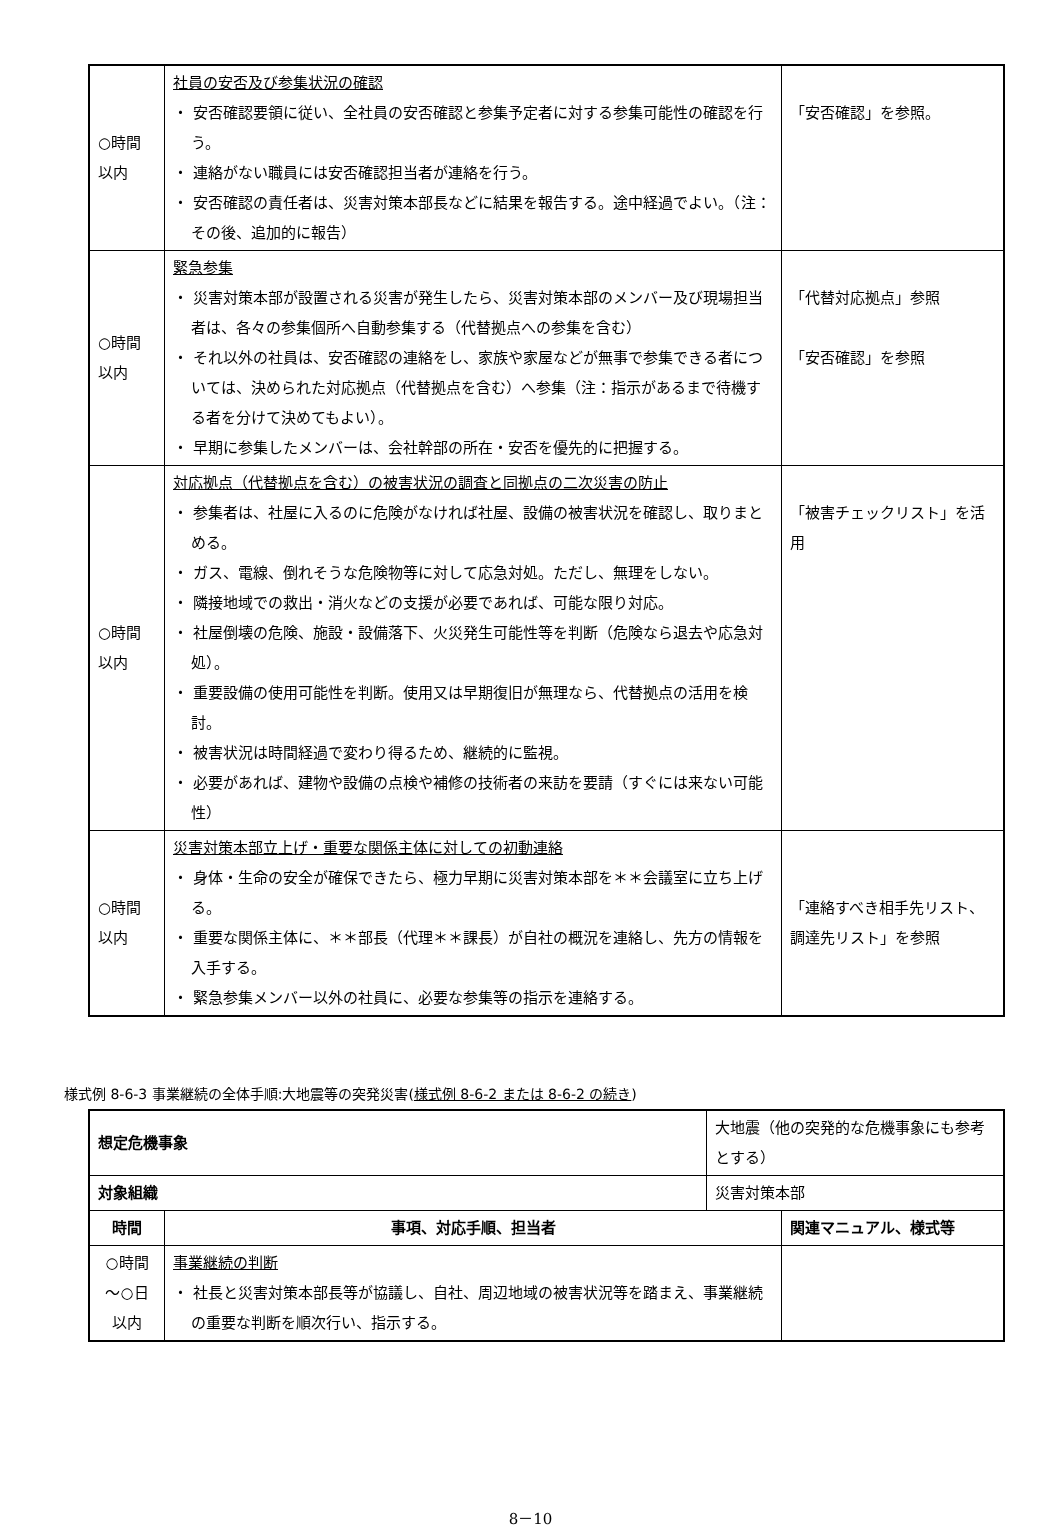| ○時間以内 | 社員の安否及び参集状況の確認 ・ 安否確認要領に従い、全社員の安否確認と参集予定者に対する参集可能性の確認を行う。 ・ 連絡がない職員には安否確認担当者が連絡を行う。 ・ 安否確認の責任者は、災害対策本部長などに結果を報告する。途中経過でよい。（注：その後、追加的に報告） | 「安否確認」を参照。 |
| ○時間以内 | 緊急参集 ・ 災害対策本部が設置される災害が発生したら、災害対策本部のメンバー及び現場担当者は、各々の参集個所へ自動参集する（代替拠点への参集を含む） ・ それ以外の社員は、安否確認の連絡をし、家族や家屋などが無事で参集できる者については、決められた対応拠点（代替拠点を含む）へ参集（注：指示があるまで待機する者を分けて決めてもよい）。 ・ 早期に参集したメンバーは、会社幹部の所在・安否を優先的に把握する。 | 「代替対応拠点」参照 「安否確認」を参照 |
| ○時間以内 | 対応拠点（代替拠点を含む）の被害状況の調査と同拠点の二次災害の防止 ・ 参集者は、社屋に入るのに危険がなければ社屋、設備の被害状況を確認し、取りまとめる。 ・ ガス、電線、倒れそうな危険物等に対して応急対処。ただし、無理をしない。 ・ 隣接地域での救出・消火などの支援が必要であれば、可能な限り対応。 ・ 社屋倒壊の危険、施設・設備落下、火災発生可能性等を判断（危険なら退去や応急対処）。 ・ 重要設備の使用可能性を判断。使用又は早期復旧が無理なら、代替拠点の活用を検討。 ・ 被害状況は時間経過で変わり得るため、継続的に監視。 ・ 必要があれば、建物や設備の点検や補修の技術者の来訪を要請（すぐには来ない可能性） | 「被害チェックリスト」を活用 |
| ○時間以内 | 災害対策本部立上げ・重要な関係主体に対しての初動連絡 ・ 身体・生命の安全が確保できたら、極力早期に災害対策本部を＊＊会議室に立ち上げる。 ・ 重要な関係主体に、＊＊部長（代理＊＊課長）が自社の概況を連絡し、先方の情報を入手する。 ・ 緊急参集メンバー以外の社員に、必要な参集等の指示を連絡する。 | 「連絡すべき相手先リスト、調達先リスト」を参照 |
様式例 8-6-3 事業継続の全体手順:大地震等の突発災害(様式例 8-6-2 または 8-6-2 の続き)
| 想定危機事象 | | 大地震（他の突発的な危機事象にも参考とする） | |
| 対象組織 | | 災害対策本部 | |
| 時間 | 事項、対応手順、担当者 | | 関連マニュアル、様式等 |
| ○時間 ～○日 以内 | 事業継続の判断 ・ 社長と災害対策本部長等が協議し、自社、周辺地域の被害状況等を踏まえ、事業継続の重要な判断を順次行い、指示する。 | | |
8－10